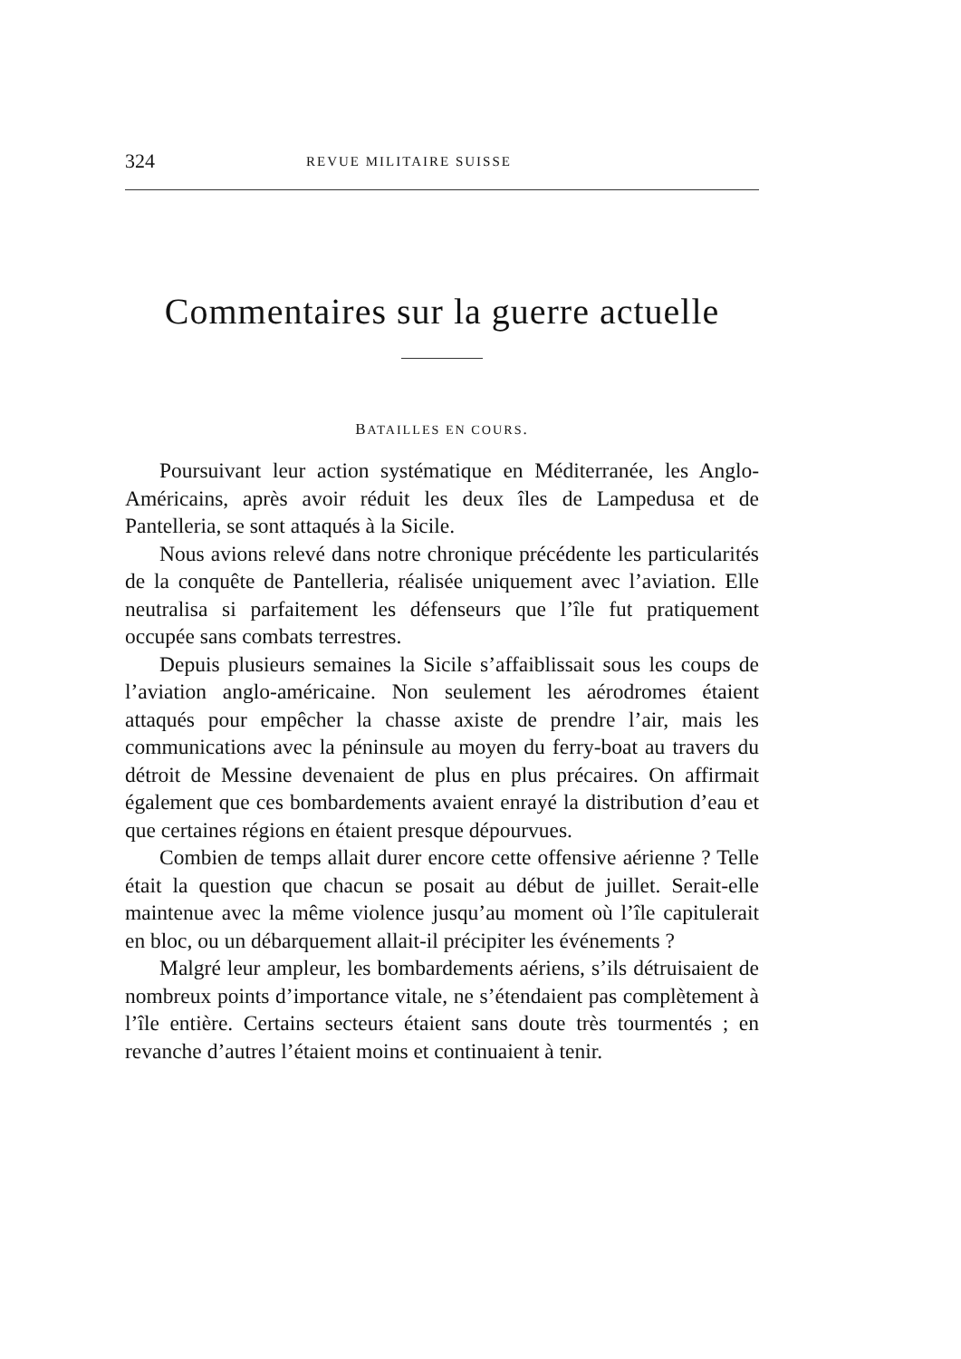324 REVUE MILITAIRE SUISSE
Commentaires sur la guerre actuelle
BATAILLES EN COURS.
Poursuivant leur action systématique en Méditerranée, les Anglo-Américains, après avoir réduit les deux îles de Lampedusa et de Pantelleria, se sont attaqués à la Sicile.
Nous avions relevé dans notre chronique précédente les particularités de la conquête de Pantelleria, réalisée uniquement avec l’aviation. Elle neutralisa si parfaitement les défenseurs que l’île fut pratiquement occupée sans combats terrestres.
Depuis plusieurs semaines la Sicile s’affaiblissait sous les coups de l’aviation anglo-américaine. Non seulement les aérodromes étaient attaqués pour empêcher la chasse axiste de prendre l’air, mais les communications avec la péninsule au moyen du ferry-boat au travers du détroit de Messine devenaient de plus en plus précaires. On affirmait également que ces bombardements avaient enrayé la distribution d’eau et que certaines régions en étaient presque dépourvues.
Combien de temps allait durer encore cette offensive aérienne ? Telle était la question que chacun se posait au début de juillet. Serait-elle maintenue avec la même violence jusqu’au moment où l’île capitulerait en bloc, ou un débarquement allait-il précipiter les événements ?
Malgré leur ampleur, les bombardements aériens, s’ils détruisaient de nombreux points d’importance vitale, ne s’étendaient pas complètement à l’île entière. Certains secteurs étaient sans doute très tourmentés ; en revanche d’autres l’étaient moins et continuaient à tenir.